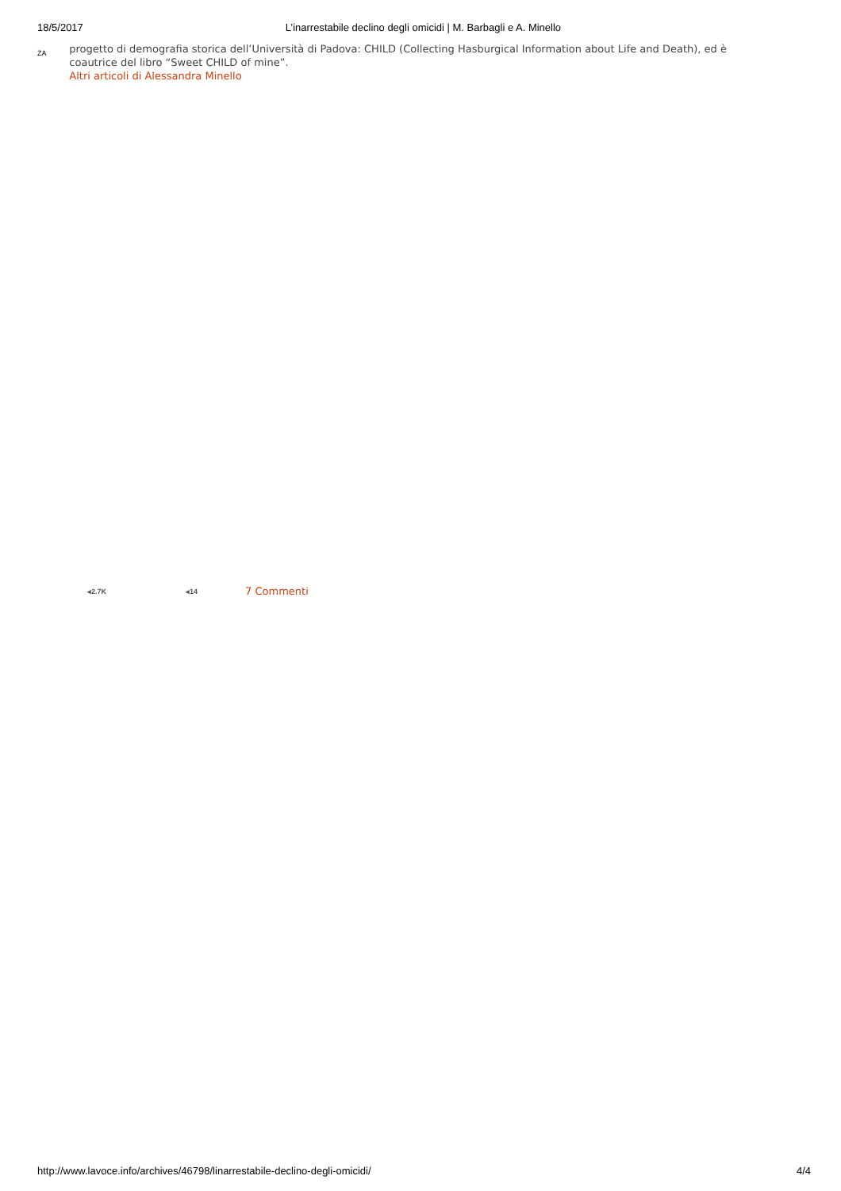18/5/2017 L’inarrestabile declino degli omicidi | M. Barbagli e A. Minello
ZA
progetto di demografia storica dell’Università di Padova: CHILD (Collecting Hasburgical Information about Life and Death), ed è coautrice del libro “Sweet CHILD of mine”.
Altri articoli di Alessandra Minello
◂2.7K ◂14 7 Commenti
http://www.lavoce.info/archives/46798/linarrestabile-declino-degli-omicidi/ 4/4